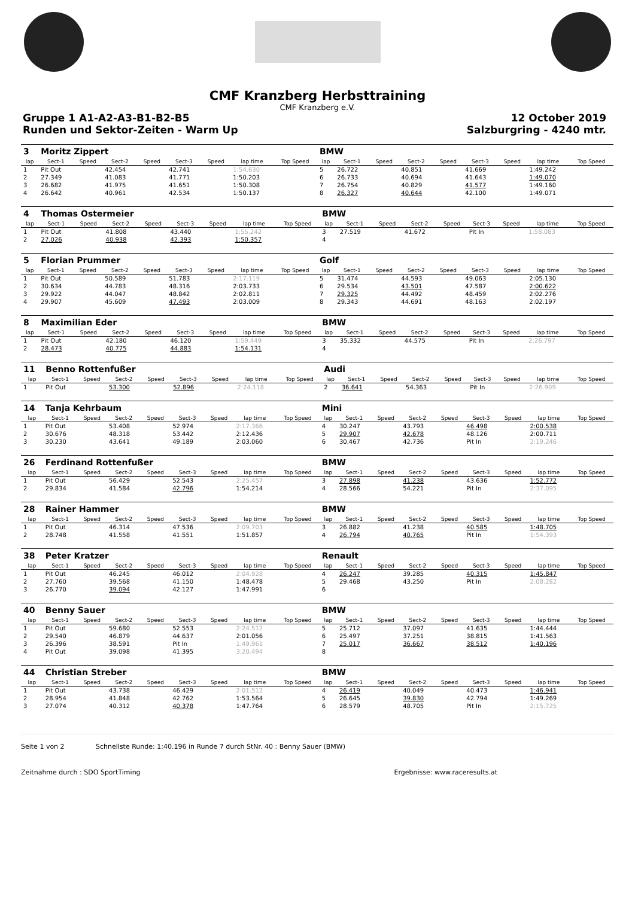CMF Kranzberg Herbsttraining
CMF Kranzberg e.V.
Gruppe 1 A1-A2-A3-B1-B2-B5 12 October 2019
Runden und Sektor-Zeiten - Warm Up Salzburgring - 4240 mtr.
| 3 | Moritz Zippert | | | | | | | | BMW | | | | | | | | |
| lap | Sect-1 | Speed | Sect-2 | Speed | Sect-3 | Speed | lap time | Top Speed | lap | Sect-1 | Speed | Sect-2 | Speed | Sect-3 | Speed | lap time | Top Speed |
| 1 | Pit Out | | 42.454 | | 42.741 | | 1:54.630 | | 5 | 26.722 | | 40.851 | | 41.669 | | 1:49.242 | |
| 2 | 27.349 | | 41.083 | | 41.771 | | 1:50.203 | | 6 | 26.733 | | 40.694 | | 41.643 | | 1:49.070 | |
| 3 | 26.682 | | 41.975 | | 41.651 | | 1:50.308 | | 7 | 26.754 | | 40.829 | | 41.577 | | 1:49.160 | |
| 4 | 26.642 | | 40.961 | | 42.534 | | 1:50.137 | | 8 | 26.327 | | 40.644 | | 42.100 | | 1:49.071 | |
| 4 | Thomas Ostermeier | | | | | | | | BMW | | | | | | | | |
| lap | Sect-1 | Speed | Sect-2 | Speed | Sect-3 | Speed | lap time | Top Speed | lap | Sect-1 | Speed | Sect-2 | Speed | Sect-3 | Speed | lap time | Top Speed |
| 1 | Pit Out | | 41.808 | | 43.440 | | 1:55.242 | | 3 | 27.519 | | 41.672 | | Pit In | | 1:58.083 | |
| 2 | 27.026 | | 40.938 | | 42.393 | | 1:50.357 | | 4 | | | | | | | | |
| 5 | Florian Prummer | | | | | | | | Golf | | | | | | | | |
| lap | Sect-1 | Speed | Sect-2 | Speed | Sect-3 | Speed | lap time | Top Speed | lap | Sect-1 | Speed | Sect-2 | Speed | Sect-3 | Speed | lap time | Top Speed |
| 1 | Pit Out | | 50.589 | | 51.783 | | 2:17.119 | | 5 | 31.474 | | 44.593 | | 49.063 | | 2:05.130 | |
| 2 | 30.634 | | 44.783 | | 48.316 | | 2:03.733 | | 6 | 29.534 | | 43.501 | | 47.587 | | 2:00.622 | |
| 3 | 29.922 | | 44.047 | | 48.842 | | 2:02.811 | | 7 | 29.325 | | 44.492 | | 48.459 | | 2:02.276 | |
| 4 | 29.907 | | 45.609 | | 47.493 | | 2:03.009 | | 8 | 29.343 | | 44.691 | | 48.163 | | 2:02.197 | |
| 8 | Maximilian Eder | | | | | | | | BMW | | | | | | | | |
| lap | Sect-1 | Speed | Sect-2 | Speed | Sect-3 | Speed | lap time | Top Speed | lap | Sect-1 | Speed | Sect-2 | Speed | Sect-3 | Speed | lap time | Top Speed |
| 1 | Pit Out | | 42.180 | | 46.120 | | 1:59.449 | | 3 | 35.332 | | 44.575 | | Pit In | | 2:26.797 | |
| 2 | 28.473 | | 40.775 | | 44.883 | | 1:54.131 | | 4 | | | | | | | | |
| 11 | Benno Rottenfußer | | | | | | | | Audi | | | | | | | | |
| lap | Sect-1 | Speed | Sect-2 | Speed | Sect-3 | Speed | lap time | Top Speed | lap | Sect-1 | Speed | Sect-2 | Speed | Sect-3 | Speed | lap time | Top Speed |
| 1 | Pit Out | | 53.300 | | 52.896 | | 2:24.118 | | 2 | 36.641 | | 54.363 | | Pit In | | 2:26.909 | |
| 14 | Tanja Kehrbaum | | | | | | | | Mini | | | | | | | | |
| lap | Sect-1 | Speed | Sect-2 | Speed | Sect-3 | Speed | lap time | Top Speed | lap | Sect-1 | Speed | Sect-2 | Speed | Sect-3 | Speed | lap time | Top Speed |
| 1 | Pit Out | | 53.408 | | 52.974 | | 2:17.366 | | 4 | 30.247 | | 43.793 | | 46.498 | | 2:00.538 | |
| 2 | 30.676 | | 48.318 | | 53.442 | | 2:12.436 | | 5 | 29.907 | | 42.678 | | 48.126 | | 2:00.711 | |
| 3 | 30.230 | | 43.641 | | 49.189 | | 2:03.060 | | 6 | 30.467 | | 42.736 | | Pit In | | 2:19.246 | |
| 26 | Ferdinand Rottenfußer | | | | | | | | BMW | | | | | | | | |
| lap | Sect-1 | Speed | Sect-2 | Speed | Sect-3 | Speed | lap time | Top Speed | lap | Sect-1 | Speed | Sect-2 | Speed | Sect-3 | Speed | lap time | Top Speed |
| 1 | Pit Out | | 56.429 | | 52.543 | | 2:25.457 | | 3 | 27.898 | | 41.238 | | 43.636 | | 1:52.772 | |
| 2 | 29.834 | | 41.584 | | 42.796 | | 1:54.214 | | 4 | 28.566 | | 54.221 | | Pit In | | 2:37.095 | |
| 28 | Rainer Hammer | | | | | | | | BMW | | | | | | | | |
| lap | Sect-1 | Speed | Sect-2 | Speed | Sect-3 | Speed | lap time | Top Speed | lap | Sect-1 | Speed | Sect-2 | Speed | Sect-3 | Speed | lap time | Top Speed |
| 1 | Pit Out | | 46.314 | | 47.536 | | 2:09.703 | | 3 | 26.882 | | 41.238 | | 40.585 | | 1:48.705 | |
| 2 | 28.748 | | 41.558 | | 41.551 | | 1:51.857 | | 4 | 26.794 | | 40.765 | | Pit In | | 1:54.393 | |
| 38 | Peter Kratzer | | | | | | | | Renault | | | | | | | | |
| lap | Sect-1 | Speed | Sect-2 | Speed | Sect-3 | Speed | lap time | Top Speed | lap | Sect-1 | Speed | Sect-2 | Speed | Sect-3 | Speed | lap time | Top Speed |
| 1 | Pit Out | | 46.245 | | 46.012 | | 2:04.928 | | 4 | 26.247 | | 39.285 | | 40.315 | | 1:45.847 | |
| 2 | 27.760 | | 39.568 | | 41.150 | | 1:48.478 | | 5 | 29.468 | | 43.250 | | Pit In | | 2:08.282 | |
| 3 | 26.770 | | 39.094 | | 42.127 | | 1:47.991 | | 6 | | | | | | | | |
| 40 | Benny Sauer | | | | | | | | BMW | | | | | | | | |
| lap | Sect-1 | Speed | Sect-2 | Speed | Sect-3 | Speed | lap time | Top Speed | lap | Sect-1 | Speed | Sect-2 | Speed | Sect-3 | Speed | lap time | Top Speed |
| 1 | Pit Out | | 59.680 | | 52.553 | | 2:24.512 | | 5 | 25.712 | | 37.097 | | 41.635 | | 1:44.444 | |
| 2 | 29.540 | | 46.879 | | 44.637 | | 2:01.056 | | 6 | 25.497 | | 37.251 | | 38.815 | | 1:41.563 | |
| 3 | 26.396 | | 38.591 | | Pit In | | 1:49.961 | | 7 | 25.017 | | 36.667 | | 38.512 | | 1:40.196 | |
| 4 | Pit Out | | 39.098 | | 41.395 | | 3:20.494 | | 8 | | | | | | | | |
| 44 | Christian Streber | | | | | | | | BMW | | | | | | | | |
| lap | Sect-1 | Speed | Sect-2 | Speed | Sect-3 | Speed | lap time | Top Speed | lap | Sect-1 | Speed | Sect-2 | Speed | Sect-3 | Speed | lap time | Top Speed |
| 1 | Pit Out | | 43.738 | | 46.429 | | 2:01.512 | | 4 | 26.419 | | 40.049 | | 40.473 | | 1:46.941 | |
| 2 | 28.954 | | 41.848 | | 42.762 | | 1:53.564 | | 5 | 26.645 | | 39.830 | | 42.794 | | 1:49.269 | |
| 3 | 27.074 | | 40.312 | | 40.378 | | 1:47.764 | | 6 | 28.579 | | 48.705 | | Pit In | | 2:15.725 | |
Seite 1 von 2 Schnellste Runde: 1:40.196 in Runde 7 durch StNr. 40 : Benny Sauer (BMW)
Zeitnahme durch : SDO SportTiming Ergebnisse: www.raceresults.at